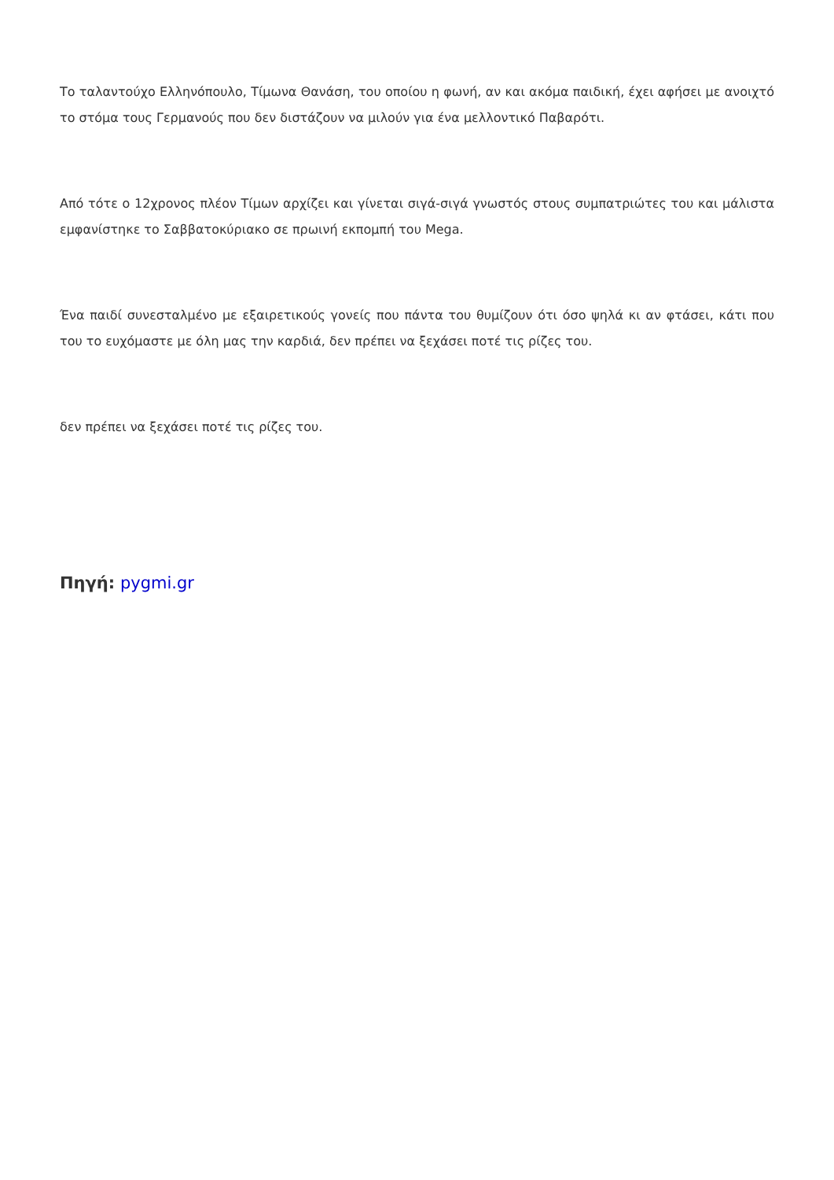Το ταλαντούχο Ελληνόπουλο, Τίμωνα Θανάση, του οποίου η φωνή, αν και ακόμα παιδική, έχει αφήσει με ανοιχτό το στόμα τους Γερμανούς που δεν διστάζουν να μιλούν για ένα μελλοντικό Παβαρότι.
Από τότε ο 12χρονος πλέον Τίμων αρχίζει και γίνεται σιγά-σιγά γνωστός στους συμπατριώτες του και μάλιστα εμφανίστηκε το Σαββατοκύριακο σε πρωινή εκπομπή του Mega.
Ένα παιδί συνεσταλμένο με εξαιρετικούς γονείς που πάντα του θυμίζουν ότι όσο ψηλά κι αν φτάσει, κάτι που του το ευχόμαστε με όλη μας την καρδιά, δεν πρέπει να ξεχάσει ποτέ τις ρίζες του.
δεν πρέπει να ξεχάσει ποτέ τις ρίζες του.
Πηγή: pygmi.gr